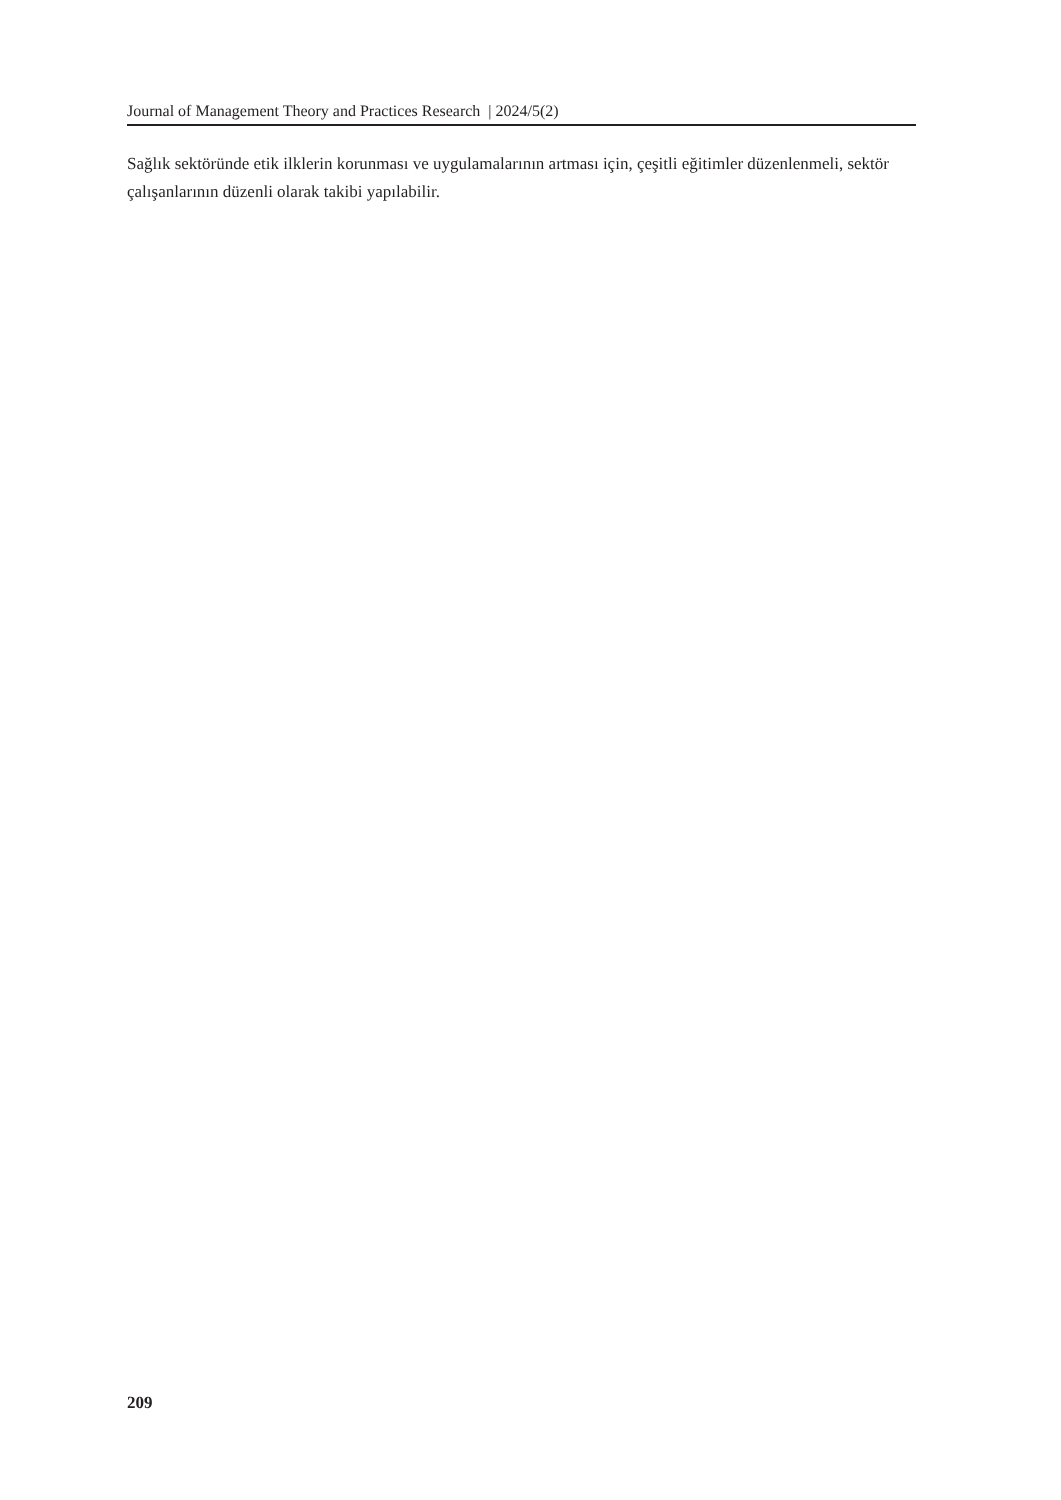Journal of Management Theory and Practices Research | 2024/5(2)
Sağlık sektöründe etik ilklerin korunması ve uygulamalarının artması için, çeşitli eğitimler düzenlenmeli, sektör çalışanlarının düzenli olarak takibi yapılabilir.
209